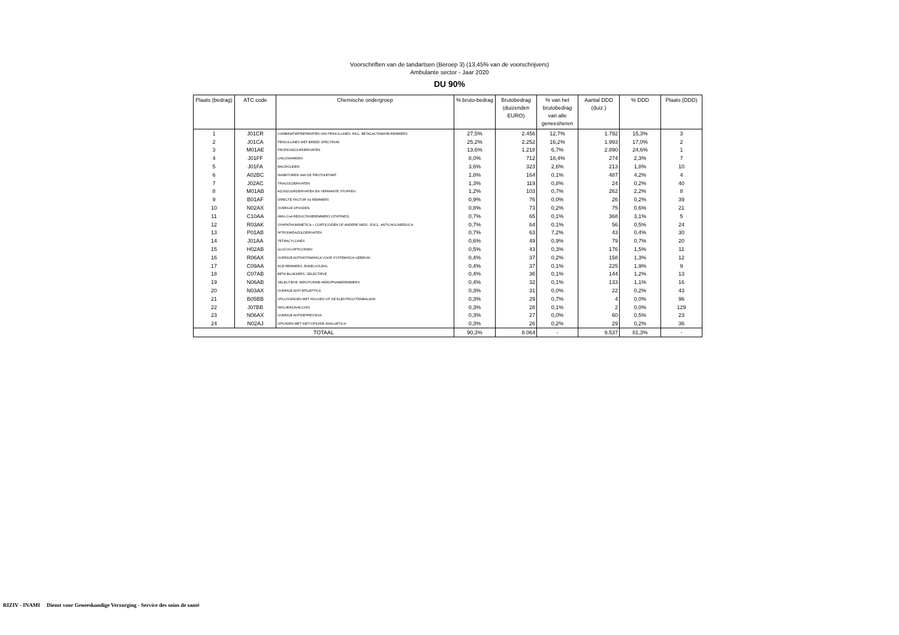Voorschriften van de tandartsen (Beroep 3) (13,45% van de voorschrijvers)
Ambulante sector - Jaar 2020
DU 90%
| Plaats (bedrag) | ATC code | Chemische ondergroep | % bruto-bedrag | Brutobedrag (duizenden EURO) | % van het brutobedrag van alle geneesheren | Aantal DDD (duiz.) | % DDD | Plaats (DDD) |
| --- | --- | --- | --- | --- | --- | --- | --- | --- |
| 1 | J01CR | COMBINATIEPREPARATEN VAN PENICILLINES, INCL. BETALACTAMASE-REMMERS | 27,5% | 2.456 | 12,7% | 1.792 | 15,3% | 3 |
| 2 | J01CA | PENICILLINES MET BREED SPECTRUM | 25,2% | 2.252 | 16,2% | 1.993 | 17,0% | 2 |
| 3 | M01AE | PROPIONZUURDERIVATEN | 13,6% | 1.218 | 6,7% | 2.890 | 24,6% | 1 |
| 4 | J01FF | LINCOSAMIDEN | 8,0% | 712 | 18,4% | 274 | 2,3% | 7 |
| 5 | J01FA | MACROLIDEN | 3,6% | 323 | 2,6% | 213 | 1,8% | 10 |
| 6 | A02BC | INHIBITOREN VAN DE PROTONPOMP | 1,8% | 164 | 0,1% | 487 | 4,2% | 4 |
| 7 | J02AC | TRIAZOLDERIVATEN | 1,3% | 119 | 0,8% | 24 | 0,2% | 40 |
| 8 | M01AB | AZIJNZUURDERIVATEN EN VERWANTE STOFFEN | 1,2% | 103 | 0,7% | 262 | 2,2% | 8 |
| 9 | B01AF | DIRECTE FACTOR Xa REMMERS | 0,9% | 76 | 0,0% | 26 | 0,2% | 39 |
| 10 | N02AX | OVERIGE OPIOIDEN | 0,8% | 73 | 0,2% | 75 | 0,6% | 21 |
| 11 | C10AA | HMG-CoA REDUCTASEREMMERS (STATINES) | 0,7% | 65 | 0,1% | 368 | 3,1% | 5 |
| 12 | R03AK | SYMPATHOMIMETICA + CORTICOIDEN OF ANDERE MIDD., EXCL. ANTICHOLINERGICA | 0,7% | 64 | 0,1% | 56 | 0,5% | 24 |
| 13 | P01AB | NITROIMIDAZOLDERIVATEN | 0,7% | 63 | 7,2% | 43 | 0,4% | 30 |
| 14 | J01AA | TETRACYCLINES | 0,6% | 49 | 0,9% | 79 | 0,7% | 20 |
| 15 | H02AB | GLUCOCORTICOIDEN | 0,5% | 43 | 0,3% | 176 | 1,5% | 11 |
| 16 | R06AX | OVERIGE ANTIHISTAMINICA VOOR SYSTEMISCH GEBRUIK | 0,4% | 37 | 0,2% | 158 | 1,3% | 12 |
| 17 | C09AA | ACE-REMMERS, ENKELVOUDIG | 0,4% | 37 | 0,1% | 225 | 1,9% | 9 |
| 18 | C07AB | BETA-BLOKKERS, SELECTIEVE | 0,4% | 36 | 0,1% | 144 | 1,2% | 13 |
| 19 | N06AB | SELECTIEVE SEROTONINE-HEROPNAMEREMMERS | 0,4% | 32 | 0,1% | 133 | 1,1% | 16 |
| 20 | N03AX | OVERIGE ANTI-EPILEPTICA | 0,3% | 31 | 0,0% | 22 | 0,2% | 43 |
| 21 | B05BB | OPLOSSINGEN MET INVLOED OP DE ELEKTROLYTENBALANS | 0,3% | 29 | 0,7% | 4 | 0,0% | 96 |
| 22 | J07BB | INFLUENZAVACCINS | 0,3% | 28 | 0,1% | 2 | 0,0% | 129 |
| 23 | N06AX | OVERIGE ANTIDEPRESSIVA | 0,3% | 27 | 0,0% | 60 | 0,5% | 23 |
| 24 | N02AJ | OPIOIDEN MET NIET-OPIOIDE ANALGETICA | 0,3% | 26 | 0,2% | 29 | 0,2% | 36 |
| TOTAAL | | | 90,3% | 8.064 | - | 9.537 | 81,3% | - |
RIZIV - INAMI Dienst voor Geneeskundige Verzorging - Service des soins de santé